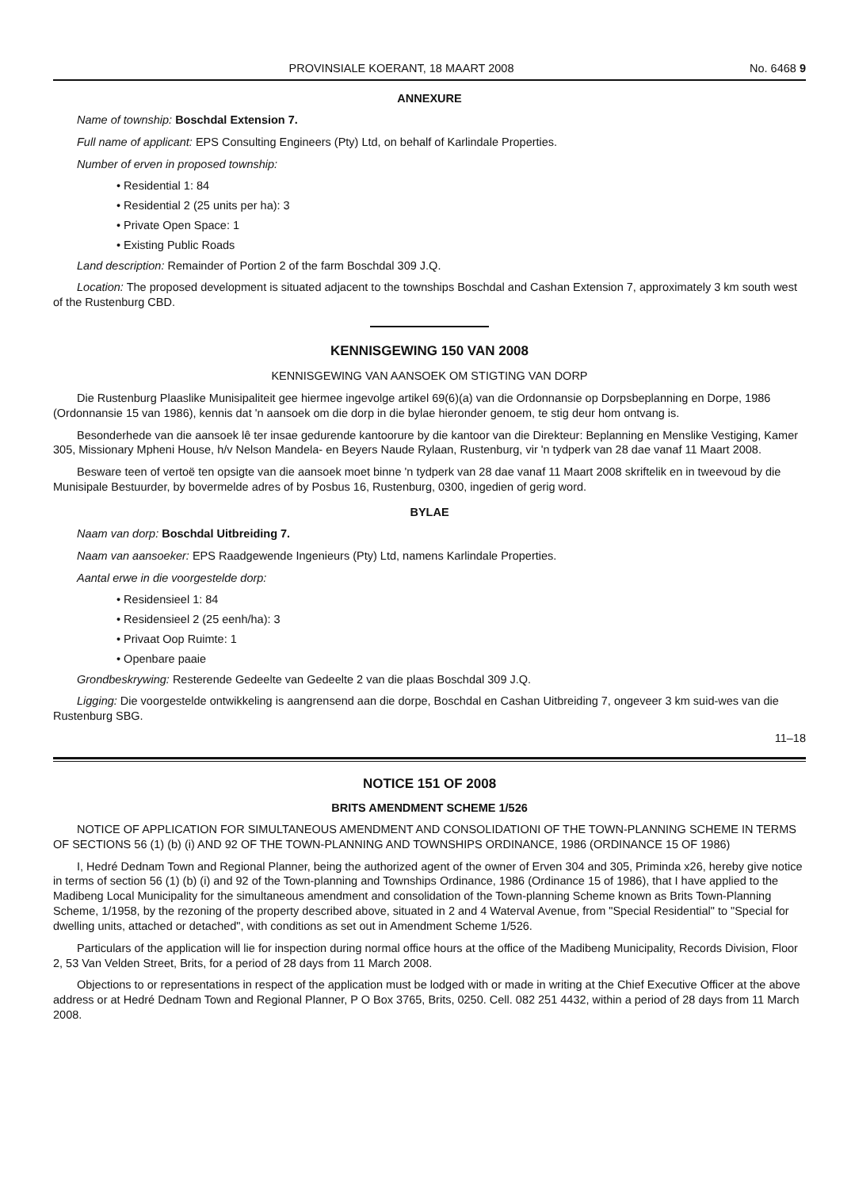PROVINSIALE KOERANT, 18 MAART 2008 No. 6468 9
ANNEXURE
Name of township: Boschdal Extension 7.
Full name of applicant: EPS Consulting Engineers (Pty) Ltd, on behalf of Karlindale Properties.
Number of erven in proposed township:
• Residential 1: 84
• Residential 2 (25 units per ha): 3
• Private Open Space: 1
• Existing Public Roads
Land description: Remainder of Portion 2 of the farm Boschdal 309 J.Q.
Location: The proposed development is situated adjacent to the townships Boschdal and Cashan Extension 7, approximately 3 km south west of the Rustenburg CBD.
KENNISGEWING 150 VAN 2008
KENNISGEWING VAN AANSOEK OM STIGTING VAN DORP
Die Rustenburg Plaaslike Munisipaliteit gee hiermee ingevolge artikel 69(6)(a) van die Ordonnansie op Dorpsbeplanning en Dorpe, 1986 (Ordonnansie 15 van 1986), kennis dat 'n aansoek om die dorp in die bylae hieronder genoem, te stig deur hom ontvang is.
Besonderhede van die aansoek lê ter insae gedurende kantoorure by die kantoor van die Direkteur: Beplanning en Menslike Vestiging, Kamer 305, Missionary Mpheni House, h/v Nelson Mandela- en Beyers Naude Rylaan, Rustenburg, vir 'n tydperk van 28 dae vanaf 11 Maart 2008.
Besware teen of vertoë ten opsigte van die aansoek moet binne 'n tydperk van 28 dae vanaf 11 Maart 2008 skriftelik en in tweevoud by die Munisipale Bestuurder, by bovermelde adres of by Posbus 16, Rustenburg, 0300, ingedien of gerig word.
BYLAE
Naam van dorp: Boschdal Uitbreiding 7.
Naam van aansoeker: EPS Raadgewende Ingenieurs (Pty) Ltd, namens Karlindale Properties.
Aantal erwe in die voorgestelde dorp:
• Residensieel 1: 84
• Residensieel 2 (25 eenh/ha): 3
• Privaat Oop Ruimte: 1
• Openbare paaie
Grondbeskrywing: Resterende Gedeelte van Gedeelte 2 van die plaas Boschdal 309 J.Q.
Ligging: Die voorgestelde ontwikkeling is aangrensend aan die dorpe, Boschdal en Cashan Uitbreiding 7, ongeveer 3 km suid-wes van die Rustenburg SBG.
11–18
NOTICE 151 OF 2008
BRITS AMENDMENT SCHEME 1/526
NOTICE OF APPLICATION FOR SIMULTANEOUS AMENDMENT AND CONSOLIDATIONI OF THE TOWN-PLANNING SCHEME IN TERMS OF SECTIONS 56 (1) (b) (i) AND 92 OF THE TOWN-PLANNING AND TOWNSHIPS ORDINANCE, 1986 (ORDINANCE 15 OF 1986)
I, Hedré Dednam Town and Regional Planner, being the authorized agent of the owner of Erven 304 and 305, Priminda x26, hereby give notice in terms of section 56 (1) (b) (i) and 92 of the Town-planning and Townships Ordinance, 1986 (Ordinance 15 of 1986), that I have applied to the Madibeng Local Municipality for the simultaneous amendment and consolidation of the Town-planning Scheme known as Brits Town-Planning Scheme, 1/1958, by the rezoning of the property described above, situated in 2 and 4 Waterval Avenue, from "Special Residential" to "Special for dwelling units, attached or detached", with conditions as set out in Amendment Scheme 1/526.
Particulars of the application will lie for inspection during normal office hours at the office of the Madibeng Municipality, Records Division, Floor 2, 53 Van Velden Street, Brits, for a period of 28 days from 11 March 2008.
Objections to or representations in respect of the application must be lodged with or made in writing at the Chief Executive Officer at the above address or at Hedré Dednam Town and Regional Planner, P O Box 3765, Brits, 0250. Cell. 082 251 4432, within a period of 28 days from 11 March 2008.